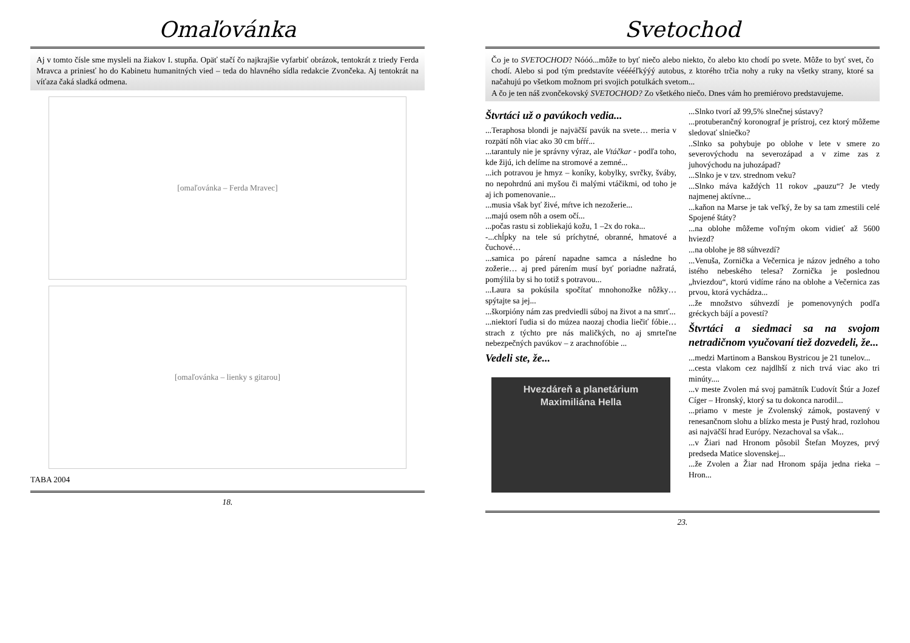Omaľovánka
Aj v tomto čísle sme mysleli na žiakov I. stupňa. Opäť stačí čo najkrajšie vyfarbiť obrázok, tentokrát z triedy Ferda Mravca a priniesť ho do Kabinetu humanitných vied – teda do hlavného sídla redakcie Zvončeka. Aj tentokrát na víťaza čaká sladká odmena.
[omaľovánka – Ferda Mravec]
[omaľovánka – lienky s gitarou]
TABA 2004
18.
Svetochod
Čo je to SVETOCHOD? Nóóó...môže to byť niečo alebo niekto, čo alebo kto chodí po svete. Môže to byť svet, čo chodí. Alebo si pod tým predstavíte vééééľkýýý autobus, z ktorého trčia nohy a ruky na všetky strany, ktoré sa načahujú po všetkom možnom pri svojich potulkách svetom...
A čo je ten náš zvončekovský SVETOCHOD? Zo všetkého niečo. Dnes vám ho premiérovo predstavujeme.
Štvrtáci už o pavúkoch vedia...
...Teraphosa blondi je najväčší pavúk na svete… meria v rozpätí nôh viac ako 30 cm bŕŕŕ...
...tarantuly nie je správny výraz, ale Vtáčkar - podľa toho, kde žijú, ich delíme na stromové a zemné...
...ich potravou je hmyz – koníky, kobylky, svrčky, šváby, no nepohrdnú ani myšou či malými vtáčikmi, od toho je aj ich pomenovanie...
...musia však byť živé, mŕtve ich nezožerie...
...majú osem nôh a osem očí...
...počas rastu si zobliekajú kožu, 1 –2x do roka...
-...chĺpky na tele sú príchytné, obranné, hmatové a čuchové…
...samica po párení napadne samca a následne ho zožerie… aj pred párením musí byť poriadne nažratá, pomýlila by si ho totiž s potravou...
...Laura sa pokúsila spočítať mnohonožke nôžky… spýtajte sa jej...
...škorpióny nám zas predviedli súboj na život a na smrť...
...niektorí ľudia si do múzea naozaj chodia liečiť fóbie… strach z týchto pre nás maličkých, no aj smrteľne nebezpečných pavúkov – z arachnofóbie ...
Vedeli ste, že...
Hvezdáreň a planetárium
Maximiliána Hella
...Slnko tvorí až 99,5% slnečnej sústavy?
...protuberančný koronograf je prístroj, cez ktorý môžeme sledovať slniečko?
..Slnko sa pohybuje po oblohe v lete v smere zo severovýchodu na severozápad a v zime zas z juhovýchodu na juhozápad?
...Slnko je v tzv. strednom veku?
...Slnko máva každých 11 rokov „pauzu“? Je vtedy najmenej aktívne...
...kaňon na Marse je tak veľký, že by sa tam zmestili celé Spojené štáty?
...na oblohe môžeme voľným okom vidieť až 5600 hviezd?
...na oblohe je 88 súhvezdí?
...Venuša, Zornička a Večernica je názov jedného a toho istého nebeského telesa? Zornička je poslednou „hviezdou“, ktorú vidíme ráno na oblohe a Večernica zas prvou, ktorá vychádza...
...že množstvo súhvezdí je pomenovyných podľa gréckych bájí a povestí?
Štvrtáci a siedmaci sa na svojom netradičnom vyučovaní tiež dozvedeli, že...
...medzi Martinom a Banskou Bystricou je 21 tunelov...
...cesta vlakom cez najdlhší z nich trvá viac ako tri minúty....
...v meste Zvolen má svoj pamätník Ľudovít Štúr a Jozef Cíger – Hronský, ktorý sa tu dokonca narodil...
...priamo v meste je Zvolenský zámok, postavený v renesančnom slohu a blízko mesta je Pustý hrad, rozlohou asi najväčší hrad Európy. Nezachoval sa však...
...v Žiari nad Hronom pôsobil Štefan Moyzes, prvý predseda Matice slovenskej...
...že Zvolen a Žiar nad Hronom spája jedna rieka – Hron...
23.